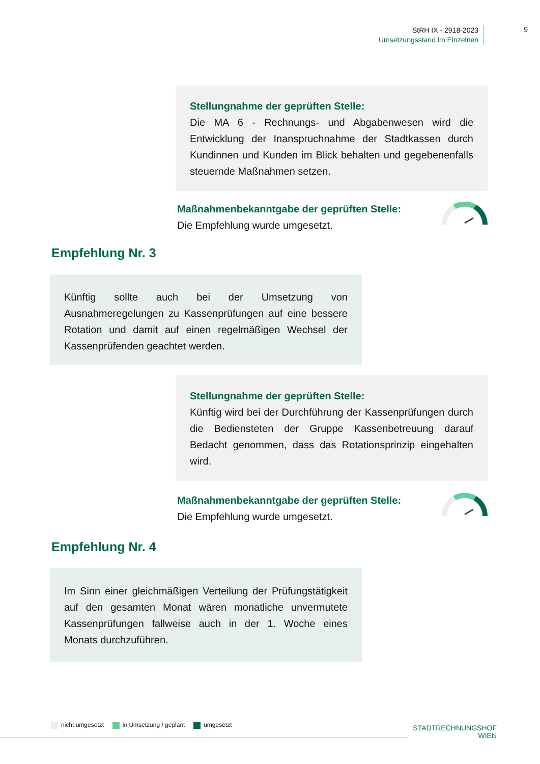StRH IX - 2918-2023
Umsetzungsstand im Einzelnen
9
Stellungnahme der geprüften Stelle:
Die MA 6 - Rechnungs- und Abgabenwesen wird die Entwicklung der Inanspruchnahme der Stadtkassen durch Kundinnen und Kunden im Blick behalten und gegebenenfalls steuernde Maßnahmen setzen.
Maßnahmenbekanntgabe der geprüften Stelle:
Die Empfehlung wurde umgesetzt.
Empfehlung Nr. 3
Künftig sollte auch bei der Umsetzung von Ausnahmeregelungen zu Kassenprüfungen auf eine bessere Rotation und damit auf einen regelmäßigen Wechsel der Kassenprüfenden geachtet werden.
Stellungnahme der geprüften Stelle:
Künftig wird bei der Durchführung der Kassenprüfungen durch die Bediensteten der Gruppe Kassenbetreuung darauf Bedacht genommen, dass das Rotationsprinzip eingehalten wird.
Maßnahmenbekanntgabe der geprüften Stelle:
Die Empfehlung wurde umgesetzt.
Empfehlung Nr. 4
Im Sinn einer gleichmäßigen Verteilung der Prüfungstätigkeit auf den gesamten Monat wären monatliche unvermutete Kassenprüfungen fallweise auch in der 1. Woche eines Monats durchzuführen.
nicht umgesetzt in Umsetzung / geplant umgesetzt
STADTRECHNUNGSHOF
WIEN